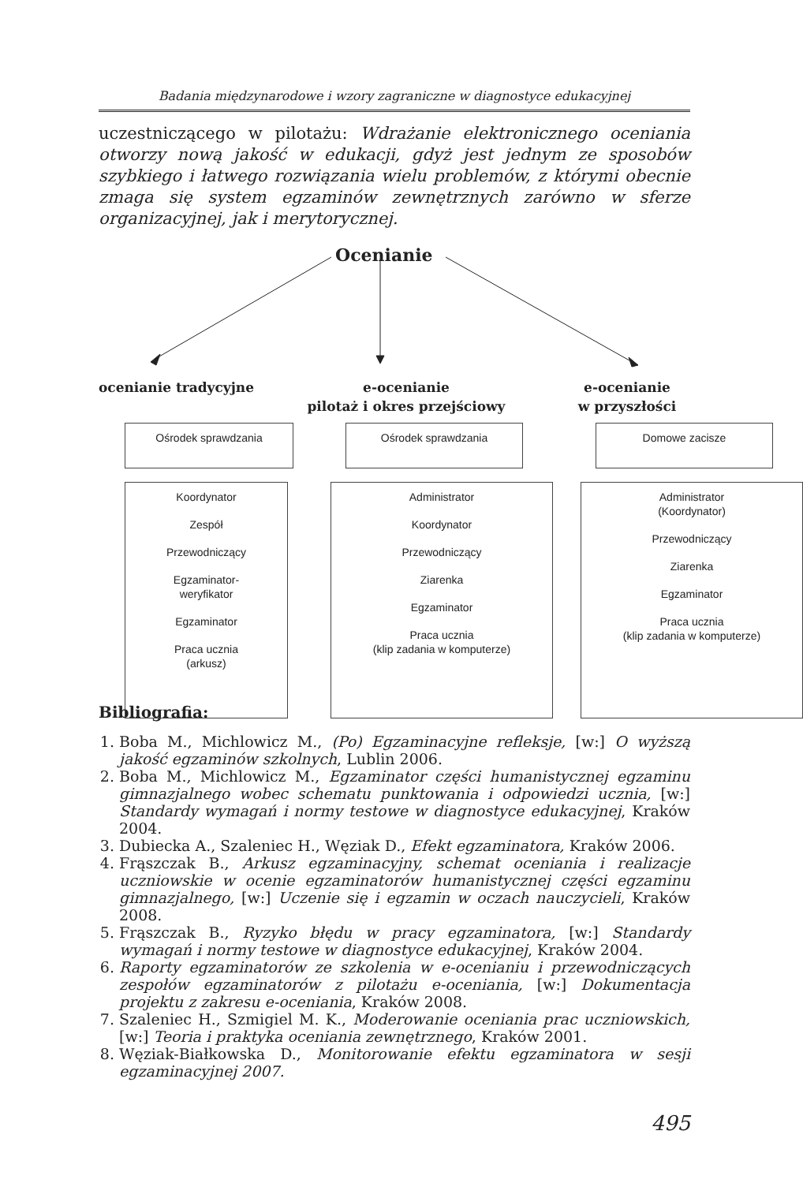Badania międzynarodowe i wzory zagraniczne w diagnostyce edukacyjnej
uczestniczącego w pilotażu: Wdrażanie elektronicznego oceniania otworzy nową jakość w edukacji, gdyż jest jednym ze sposobów szybkiego i łatwego rozwiązania wielu problemów, z którymi obecnie zmaga się system egzaminów zewnętrznych zarówno w sferze organizacyjnej, jak i merytorycznej.
Ocenianie
ocenianie tradycyjne
e-ocenianie
pilotaż i okres przejściowy
e-ocenianie
w przyszłości
Ośrodek sprawdzania Ośrodek sprawdzania Domowe zacisze
Koordynator
Zespół
Przewodniczący
Egzaminator-
weryfikator
Egzaminator
Praca ucznia
(arkusz)
Administrator
Koordynator
Przewodniczący
Ziarenka
Egzaminator
Praca ucznia
(klip zadania w komputerze)
Administrator
(Koordynator)
Przewodniczący
Ziarenka
Egzaminator
Praca ucznia
(klip zadania w komputerze)
Bibliografia:
1. Boba M., Michlowicz M., (Po) Egzaminacyjne refleksje, [w:] O wyższą jakość egzaminów szkolnych, Lublin 2006.
2. Boba M., Michlowicz M., Egzaminator części humanistycznej egzaminu gimnazjalnego wobec schematu punktowania i odpowiedzi ucznia, [w:] Standardy wymagań i normy testowe w diagnostyce edukacyjnej, Kraków 2004.
3. Dubiecka A., Szaleniec H., Węziak D., Efekt egzaminatora, Kraków 2006.
4. Frąszczak B., Arkusz egzaminacyjny, schemat oceniania i realizacje uczniowskie w ocenie egzaminatorów humanistycznej części egzaminu gimnazjalnego, [w:] Uczenie się i egzamin w oczach nauczycieli, Kraków 2008.
5. Frąszczak B., Ryzyko błędu w pracy egzaminatora, [w:] Standardy wymagań i normy testowe w diagnostyce edukacyjnej, Kraków 2004.
6. Raporty egzaminatorów ze szkolenia w e-ocenianiu i przewodniczących zespołów egzaminatorów z pilotażu e-oceniania, [w:] Dokumentacja projektu z zakresu e-oceniania, Kraków 2008.
7. Szaleniec H., Szmigiel M. K., Moderowanie oceniania prac uczniowskich, [w:] Teoria i praktyka oceniania zewnętrznego, Kraków 2001.
8. Węziak-Białkowska D., Monitorowanie efektu egzaminatora w sesji egzaminacyjnej 2007.
495